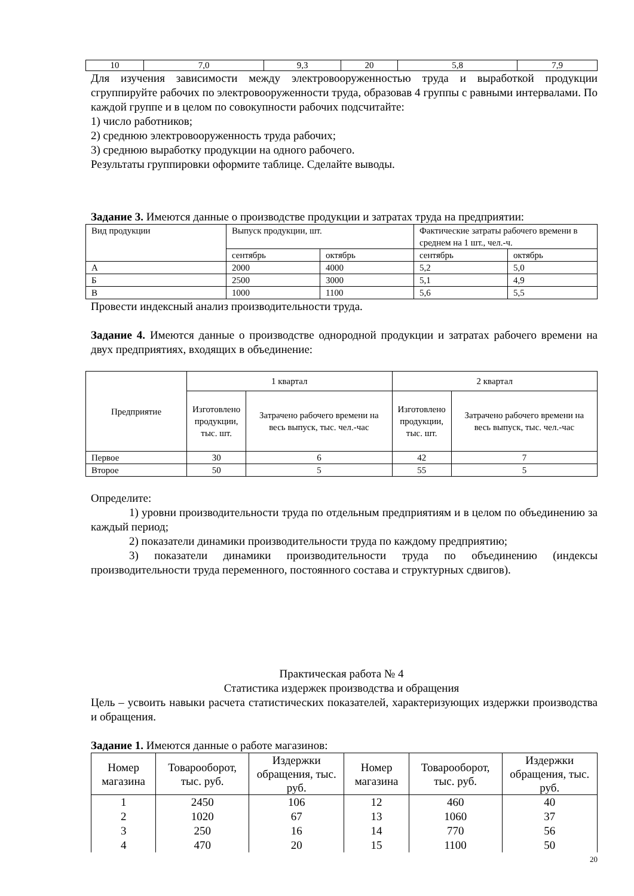| 10 | 7,0 | 9,3 | 20 | 5,8 | 7,9 |
Для изучения зависимости между электровооруженностью труда и выработкой продукции сгруппируйте рабочих по электровооруженности труда, образовав 4 группы с равными интервалами. По каждой группе и в целом по совокупности рабочих подсчитайте:
1) число работников;
2) среднюю электровооруженность труда рабочих;
3) среднюю выработку продукции на одного рабочего.
Результаты группировки оформите таблице. Сделайте выводы.
Задание 3. Имеются данные о производстве продукции и затратах труда на предприятии:
| Вид продукции | Выпуск продукции, шт. | | Фактические затраты рабочего времени в среднем на 1 шт., чел.-ч. | |
| --- | --- | --- | --- | --- |
| | сентябрь | октябрь | сентябрь | октябрь |
| А | 2000 | 4000 | 5,2 | 5,0 |
| Б | 2500 | 3000 | 5,1 | 4,9 |
| В | 1000 | 1100 | 5,6 | 5,5 |
Провести индексный анализ производительности труда.
Задание 4. Имеются данные о производстве однородной продукции и затратах рабочего времени на двух предприятиях, входящих в объединение:
| Предприятие | 1 квартал | | 2 квартал | |
| --- | --- | --- | --- | --- |
| | Изготовлено продукции, тыс. шт. | Затрачено рабочего времени на весь выпуск, тыс. чел.-час | Изготовлено продукции, тыс. шт. | Затрачено рабочего времени на весь выпуск, тыс. чел.-час |
| Первое | 30 | 6 | 42 | 7 |
| Второе | 50 | 5 | 55 | 5 |
Определите:
1) уровни производительности труда по отдельным предприятиям и в целом по объединению за каждый период;
2) показатели динамики производительности труда по каждому предприятию;
3) показатели динамики производительности труда по объединению (индексы производительности труда переменного, постоянного состава и структурных сдвигов).
Практическая работа № 4
Статистика издержек производства и обращения
Цель – усвоить навыки расчета статистических показателей, характеризующих издержки производства и обращения.
Задание 1. Имеются данные о работе магазинов:
| Номер магазина | Товарооборот, тыс. руб. | Издержки обращения, тыс. руб. | Номер магазина | Товарооборот, тыс. руб. | Издержки обращения, тыс. руб. |
| --- | --- | --- | --- | --- | --- |
| 1 | 2450 | 106 | 12 | 460 | 40 |
| 2 | 1020 | 67 | 13 | 1060 | 37 |
| 3 | 250 | 16 | 14 | 770 | 56 |
| 4 | 470 | 20 | 15 | 1100 | 50 |
20